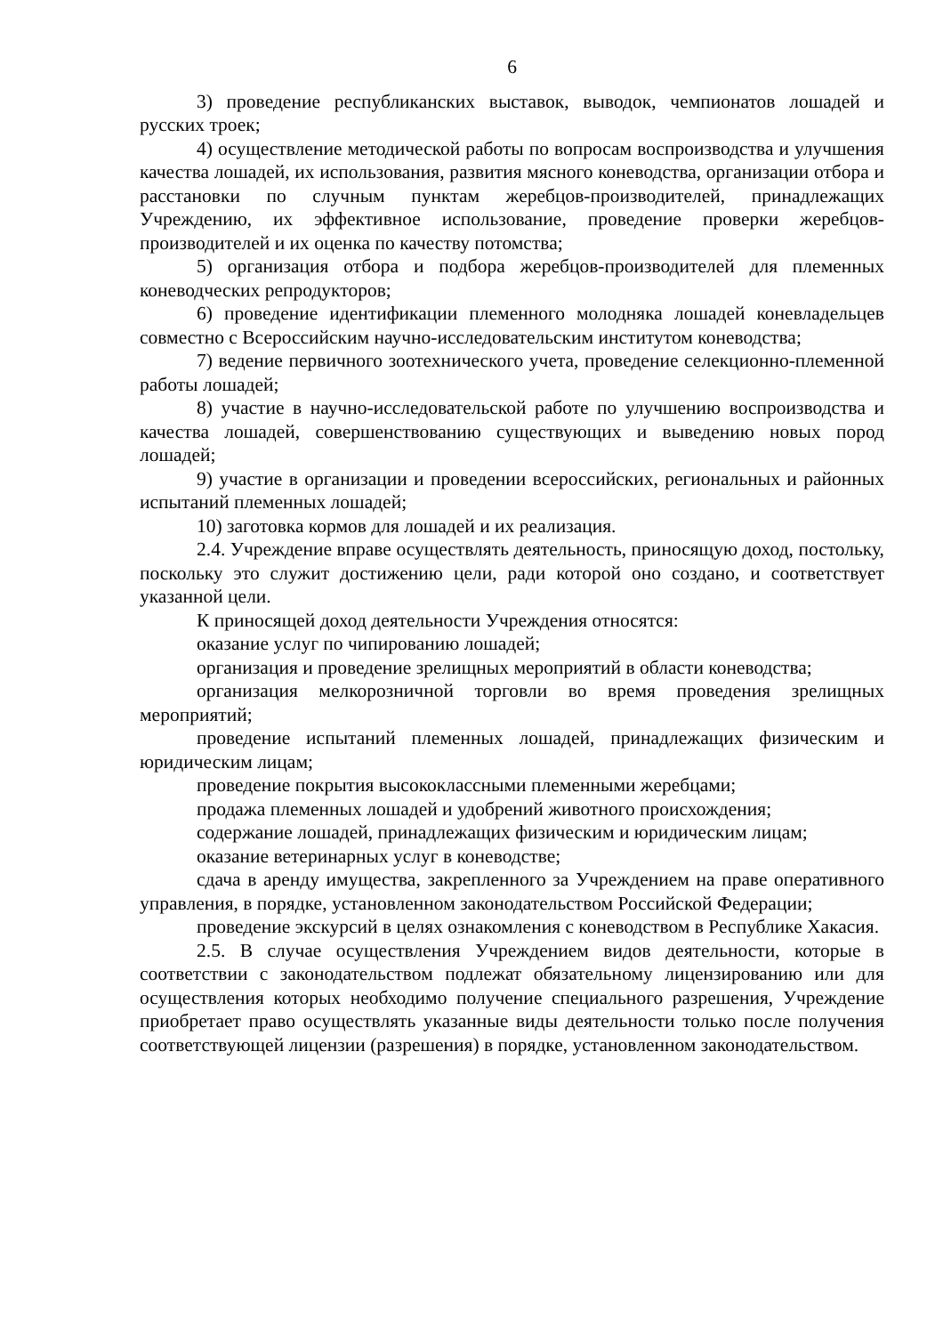6
3) проведение республиканских выставок, выводок, чемпионатов лошадей и русских троек;
4) осуществление методической работы по вопросам воспроизводства и улучшения качества лошадей, их использования, развития мясного коневодства, организации отбора и расстановки по случным пунктам жеребцов-производителей, принадлежащих Учреждению, их эффективное использование, проведение проверки жеребцов-производителей и их оценка по качеству потомства;
5) организация отбора и подбора жеребцов-производителей для племенных коневодческих репродукторов;
6) проведение идентификации племенного молодняка лошадей коневладельцев совместно с Всероссийским научно-исследовательским институтом коневодства;
7) ведение первичного зоотехнического учета, проведение селекционно-племенной работы лошадей;
8) участие в научно-исследовательской работе по улучшению воспроизводства и качества лошадей, совершенствованию существующих и выведению новых пород лошадей;
9) участие в организации и проведении всероссийских, региональных и районных испытаний племенных лошадей;
10) заготовка кормов для лошадей и их реализация.
2.4. Учреждение вправе осуществлять деятельность, приносящую доход, постольку, поскольку это служит достижению цели, ради которой оно создано, и соответствует указанной цели.
К приносящей доход деятельности Учреждения относятся:
оказание услуг по чипированию лошадей;
организация и проведение зрелищных мероприятий в области коневодства;
организация мелкорозничной торговли во время проведения зрелищных мероприятий;
проведение испытаний племенных лошадей, принадлежащих физическим и юридическим лицам;
проведение покрытия высококлассными племенными жеребцами;
продажа племенных лошадей и удобрений животного происхождения;
содержание лошадей, принадлежащих физическим и юридическим лицам;
оказание ветеринарных услуг в коневодстве;
сдача в аренду имущества, закрепленного за Учреждением на праве оперативного управления, в порядке, установленном законодательством Российской Федерации;
проведение экскурсий в целях ознакомления с коневодством в Республике Хакасия.
2.5. В случае осуществления Учреждением видов деятельности, которые в соответствии с законодательством подлежат обязательному лицензированию или для осуществления которых необходимо получение специального разрешения, Учреждение приобретает право осуществлять указанные виды деятельности только после получения соответствующей лицензии (разрешения) в порядке, установленном законодательством.